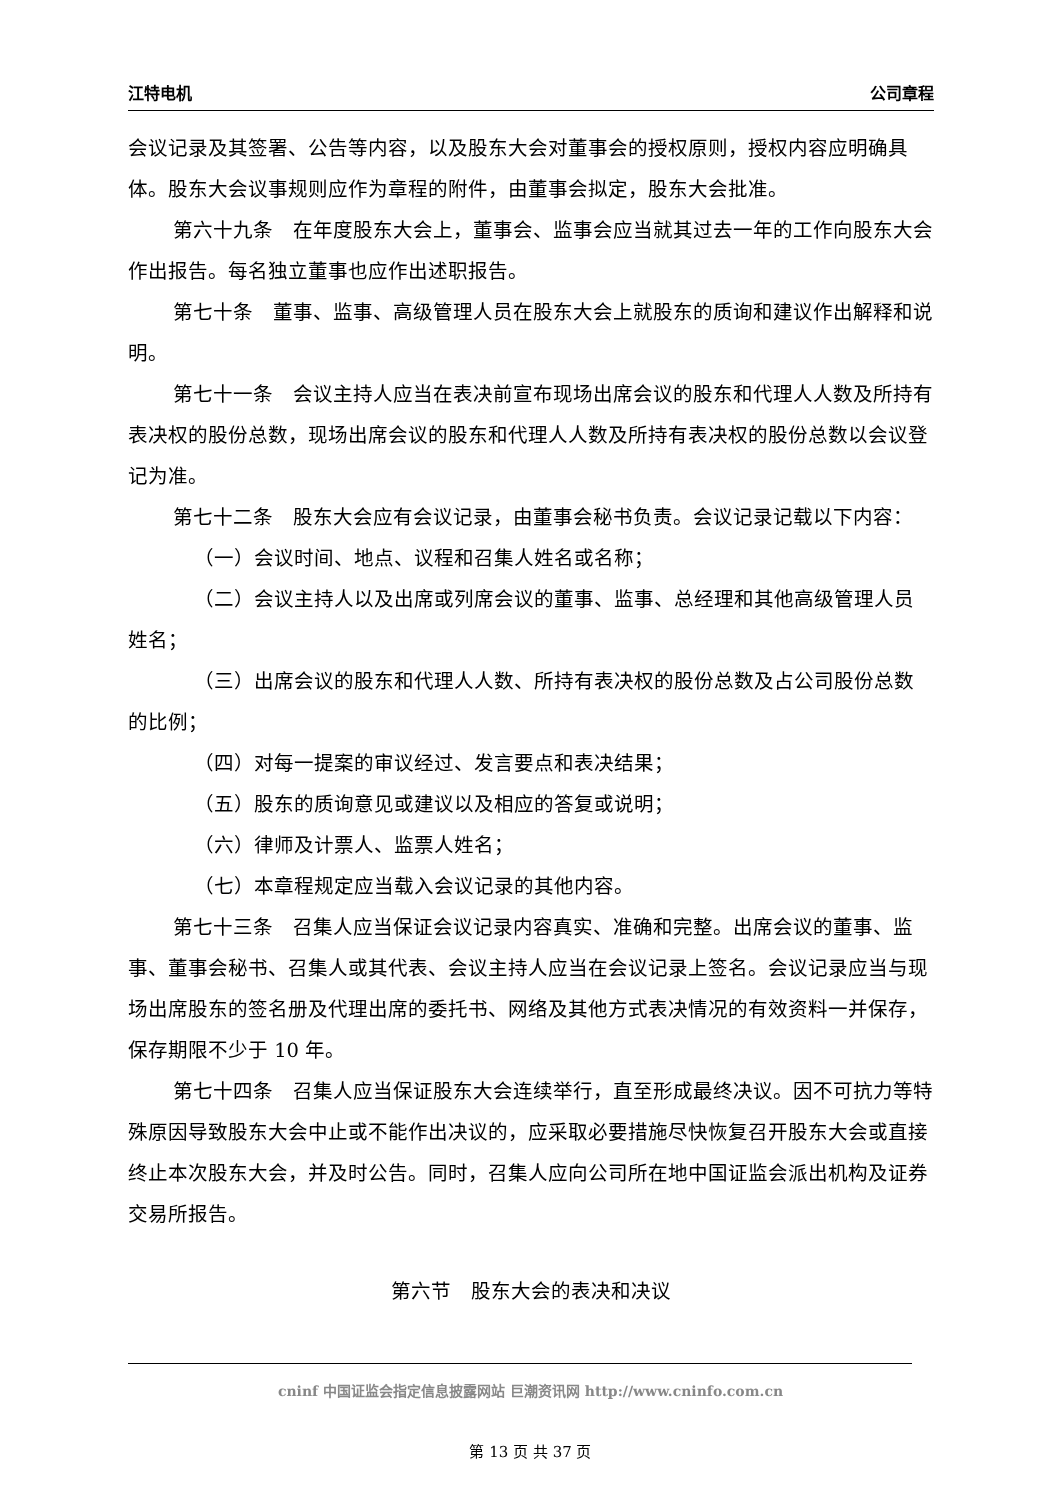江特电机 公司章程
会议记录及其签署、公告等内容，以及股东大会对董事会的授权原则，授权内容应明确具体。股东大会议事规则应作为章程的附件，由董事会拟定，股东大会批准。
第六十九条　在年度股东大会上，董事会、监事会应当就其过去一年的工作向股东大会作出报告。每名独立董事也应作出述职报告。
第七十条　董事、监事、高级管理人员在股东大会上就股东的质询和建议作出解释和说明。
第七十一条　会议主持人应当在表决前宣布现场出席会议的股东和代理人人数及所持有表决权的股份总数，现场出席会议的股东和代理人人数及所持有表决权的股份总数以会议登记为准。
第七十二条　股东大会应有会议记录，由董事会秘书负责。会议记录记载以下内容：
（一）会议时间、地点、议程和召集人姓名或名称；
（二）会议主持人以及出席或列席会议的董事、监事、总经理和其他高级管理人员姓名；
（三）出席会议的股东和代理人人数、所持有表决权的股份总数及占公司股份总数的比例；
（四）对每一提案的审议经过、发言要点和表决结果；
（五）股东的质询意见或建议以及相应的答复或说明；
（六）律师及计票人、监票人姓名；
（七）本章程规定应当载入会议记录的其他内容。
第七十三条　召集人应当保证会议记录内容真实、准确和完整。出席会议的董事、监事、董事会秘书、召集人或其代表、会议主持人应当在会议记录上签名。会议记录应当与现场出席股东的签名册及代理出席的委托书、网络及其他方式表决情况的有效资料一并保存，保存期限不少于 10 年。
第七十四条　召集人应当保证股东大会连续举行，直至形成最终决议。因不可抗力等特殊原因导致股东大会中止或不能作出决议的，应采取必要措施尽快恢复召开股东大会或直接终止本次股东大会，并及时公告。同时，召集人应向公司所在地中国证监会派出机构及证券交易所报告。
第六节　股东大会的表决和决议
cninf 中国证监会指定信息披露网站 巨潮资讯网 http://www.cninfo.com.cn
第 13 页 共 37 页